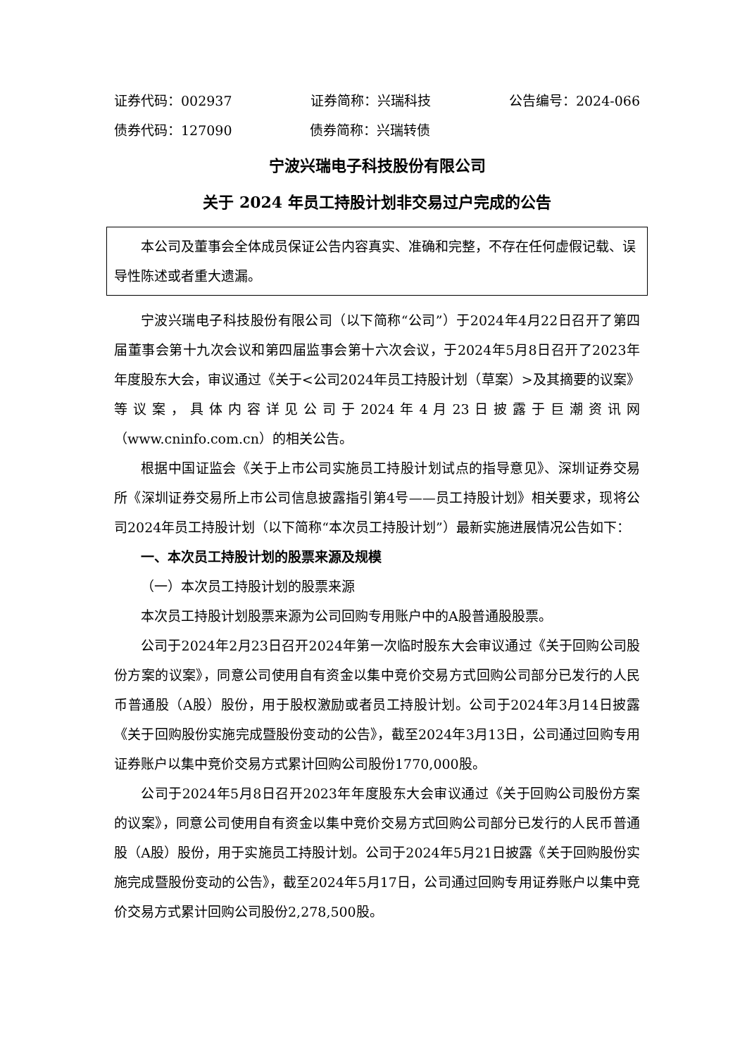证券代码：002937 证券简称：兴瑞科技 公告编号：2024-066
债券代码：127090 债券简称：兴瑞转债
宁波兴瑞电子科技股份有限公司
关于 2024 年员工持股计划非交易过户完成的公告
本公司及董事会全体成员保证公告内容真实、准确和完整，不存在任何虚假记载、误导性陈述或者重大遗漏。
宁波兴瑞电子科技股份有限公司（以下简称“公司”）于2024年4月22日召开了第四届董事会第十九次会议和第四届监事会第十六次会议，于2024年5月8日召开了2023年年度股东大会，审议通过《关于<公司2024年员工持股计划（草案）>及其摘要的议案》等议案，具体内容详见公司于2024年4月23日披露于巨潮资讯网（www.cninfo.com.cn）的相关公告。
根据中国证监会《关于上市公司实施员工持股计划试点的指导意见》、深圳证券交易所《深圳证券交易所上市公司信息披露指引第4号——员工持股计划》相关要求，现将公司2024年员工持股计划（以下简称“本次员工持股计划”）最新实施进展情况公告如下：
一、本次员工持股计划的股票来源及规模
（一）本次员工持股计划的股票来源
本次员工持股计划股票来源为公司回购专用账户中的A股普通股股票。
公司于2024年2月23日召开2024年第一次临时股东大会审议通过《关于回购公司股份方案的议案》，同意公司使用自有资金以集中竞价交易方式回购公司部分已发行的人民币普通股（A股）股份，用于股权激励或者员工持股计划。公司于2024年3月14日披露《关于回购股份实施完成暨股份变动的公告》，截至2024年3月13日，公司通过回购专用证券账户以集中竞价交易方式累计回购公司股份1770,000股。
公司于2024年5月8日召开2023年年度股东大会审议通过《关于回购公司股份方案的议案》，同意公司使用自有资金以集中竞价交易方式回购公司部分已发行的人民币普通股（A股）股份，用于实施员工持股计划。公司于2024年5月21日披露《关于回购股份实施完成暨股份变动的公告》，截至2024年5月17日，公司通过回购专用证券账户以集中竞价交易方式累计回购公司股份2,278,500股。